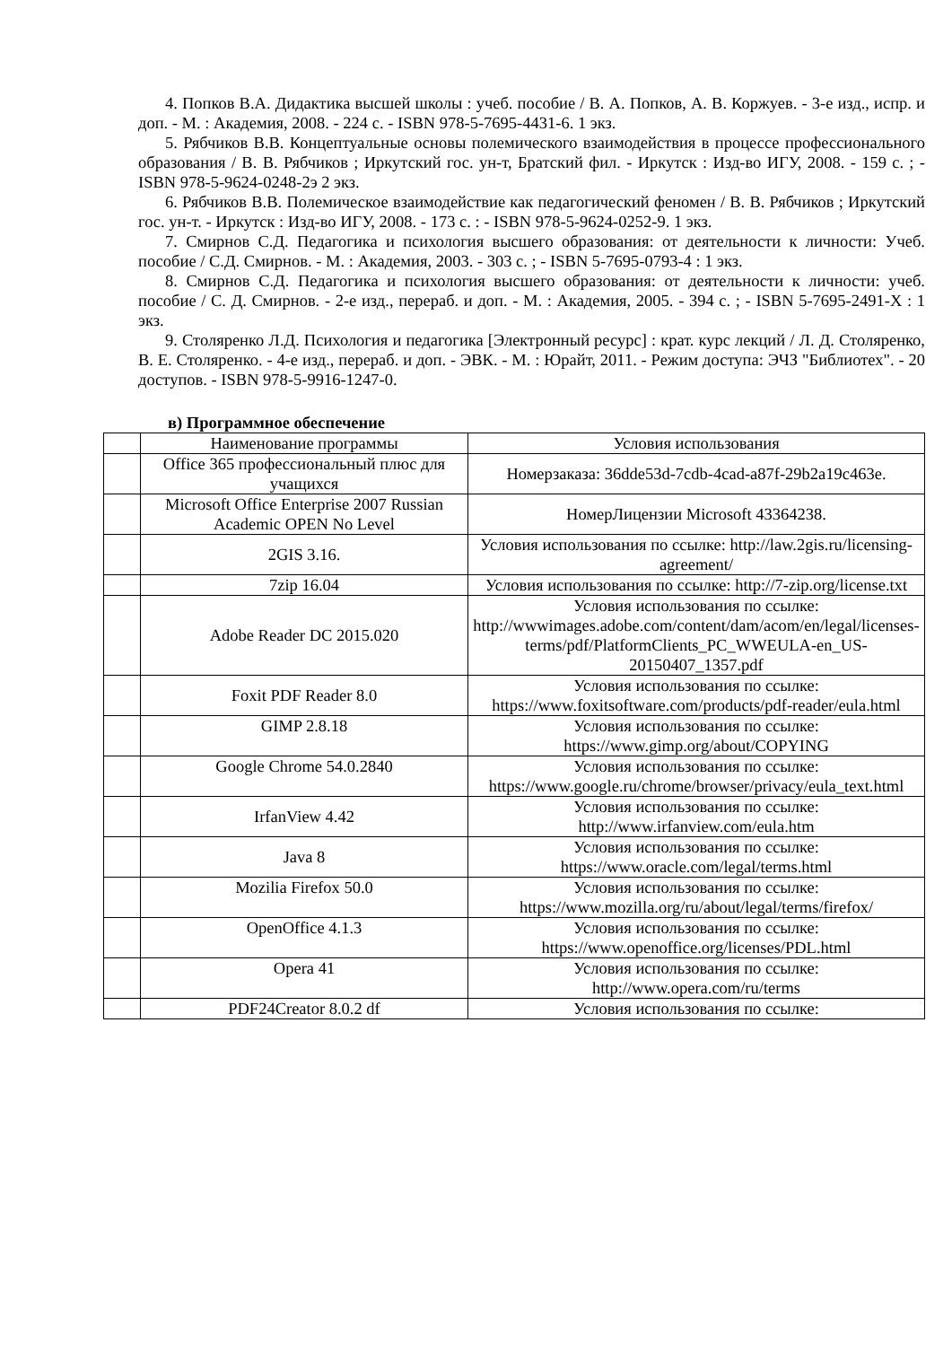4. Попков В.А. Дидактика высшей школы : учеб. пособие / В. А. Попков, А. В. Коржуев. - 3-е изд., испр. и доп. - М. : Академия, 2008. - 224 с. - ISBN 978-5-7695-4431-6. 1 экз.
5. Рябчиков В.В. Концептуальные основы полемического взаимодействия в процессе профессионального образования / В. В. Рябчиков ; Иркутский гос. ун-т, Братский фил. - Иркутск : Изд-во ИГУ, 2008. - 159 с. ; - ISBN 978-5-9624-0248-2э 2 экз.
6. Рябчиков В.В. Полемическое взаимодействие как педагогический феномен / В. В. Рябчиков ; Иркутский гос. ун-т. - Иркутск : Изд-во ИГУ, 2008. - 173 с. : - ISBN 978-5-9624-0252-9. 1 экз.
7. Смирнов С.Д. Педагогика и психология высшего образования: от деятельности к личности: Учеб. пособие / С.Д. Смирнов. - М. : Академия, 2003. - 303 с. ; - ISBN 5-7695-0793-4 : 1 экз.
8. Смирнов С.Д. Педагогика и психология высшего образования: от деятельности к личности: учеб. пособие / С. Д. Смирнов. - 2-е изд., перераб. и доп. - М. : Академия, 2005. - 394 с. ; - ISBN 5-7695-2491-X : 1 экз.
9. Столяренко Л.Д. Психология и педагогика [Электронный ресурс] : крат. курс лекций / Л. Д. Столяренко, В. Е. Столяренко. - 4-е изд., перераб. и доп. - ЭВК. - М. : Юрайт, 2011. - Режим доступа: ЭЧЗ "Библиотех". - 20 доступов. - ISBN 978-5-9916-1247-0.
в) Программное обеспечение
| | Наименование программы | Условия использования |
| | Office 365 профессиональный плюс для учащихся | Номерзаказа: 36dde53d-7cdb-4cad-a87f-29b2a19c463e. |
| | Microsoft Office Enterprise 2007 Russian Academic OPEN No Level | НомерЛицензии Microsoft 43364238. |
| | 2GIS 3.16. | Условия использования по ссылке: http://law.2gis.ru/licensing-agreement/ |
| | 7zip 16.04 | Условия использования по ссылке: http://7-zip.org/license.txt |
| | Adobe Reader DC 2015.020 | Условия использования по ссылке: http://wwwimages.adobe.com/content/dam/acom/en/legal/licenses-terms/pdf/PlatformClients_PC_WWEULA-en_US-20150407_1357.pdf |
| | Foxit PDF Reader 8.0 | Условия использования по ссылке: https://www.foxitsoftware.com/products/pdf-reader/eula.html |
| | GIMP 2.8.18 | Условия использования по ссылке: https://www.gimp.org/about/COPYING |
| | Google Chrome 54.0.2840 | Условия использования по ссылке: https://www.google.ru/chrome/browser/privacy/eula_text.html |
| | IrfanView 4.42 | Условия использования по ссылке: http://www.irfanview.com/eula.htm |
| | Java 8 | Условия использования по ссылке: https://www.oracle.com/legal/terms.html |
| | Mozilia Firefox 50.0 | Условия использования по ссылке: https://www.mozilla.org/ru/about/legal/terms/firefox/ |
| | OpenOffice 4.1.3 | Условия использования по ссылке: https://www.openoffice.org/licenses/PDL.html |
| | Opera 41 | Условия использования по ссылке: http://www.opera.com/ru/terms |
| | PDF24Creator 8.0.2 df | Условия использования по ссылке: |